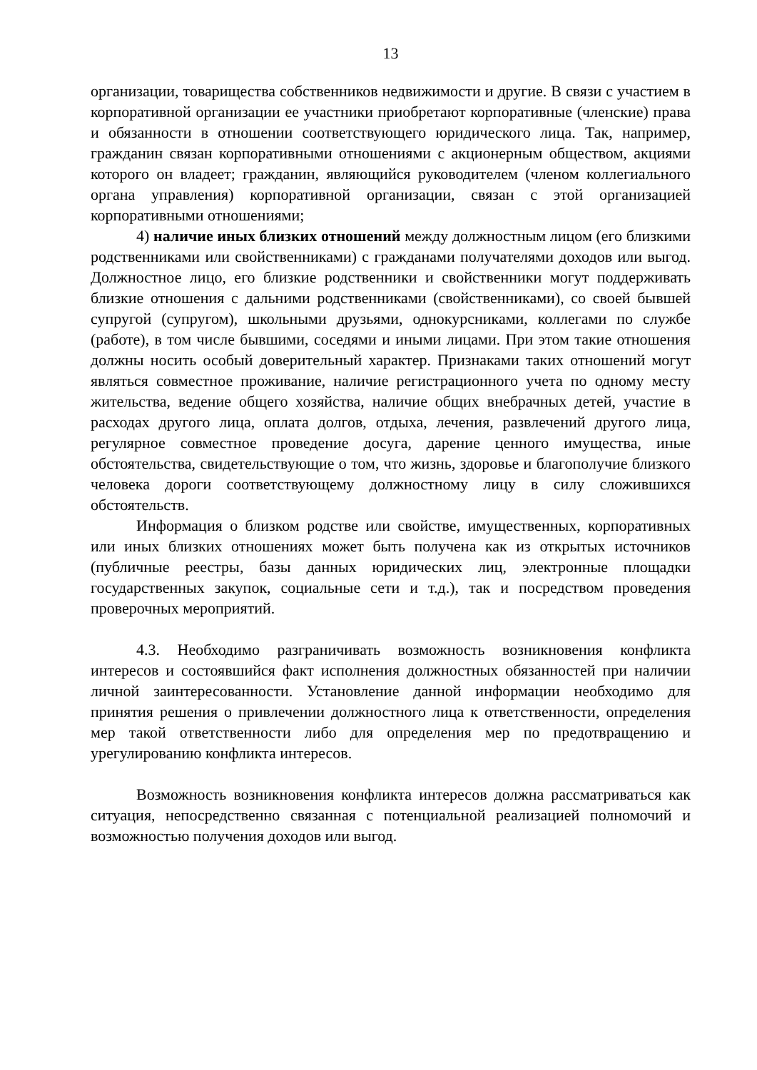13
организации, товарищества собственников недвижимости и другие. В связи с участием в корпоративной организации ее участники приобретают корпоративные (членские) права и обязанности в отношении соответствующего юридического лица. Так, например, гражданин связан корпоративными отношениями с акционерным обществом, акциями которого он владеет; гражданин, являющийся руководителем (членом коллегиального органа управления) корпоративной организации, связан с этой организацией корпоративными отношениями;
4) наличие иных близких отношений между должностным лицом (его близкими родственниками или свойственниками) с гражданами получателями доходов или выгод. Должностное лицо, его близкие родственники и свойственники могут поддерживать близкие отношения с дальними родственниками (свойственниками), со своей бывшей супругой (супругом), школьными друзьями, однокурсниками, коллегами по службе (работе), в том числе бывшими, соседями и иными лицами. При этом такие отношения должны носить особый доверительный характер. Признаками таких отношений могут являться совместное проживание, наличие регистрационного учета по одному месту жительства, ведение общего хозяйства, наличие общих внебрачных детей, участие в расходах другого лица, оплата долгов, отдыха, лечения, развлечений другого лица, регулярное совместное проведение досуга, дарение ценного имущества, иные обстоятельства, свидетельствующие о том, что жизнь, здоровье и благополучие близкого человека дороги соответствующему должностному лицу в силу сложившихся обстоятельств.
Информация о близком родстве или свойстве, имущественных, корпоративных или иных близких отношениях может быть получена как из открытых источников (публичные реестры, базы данных юридических лиц, электронные площадки государственных закупок, социальные сети и т.д.), так и посредством проведения проверочных мероприятий.
4.3. Необходимо разграничивать возможность возникновения конфликта интересов и состоявшийся факт исполнения должностных обязанностей при наличии личной заинтересованности. Установление данной информации необходимо для принятия решения о привлечении должностного лица к ответственности, определения мер такой ответственности либо для определения мер по предотвращению и урегулированию конфликта интересов.
Возможность возникновения конфликта интересов должна рассматриваться как ситуация, непосредственно связанная с потенциальной реализацией полномочий и возможностью получения доходов или выгод.